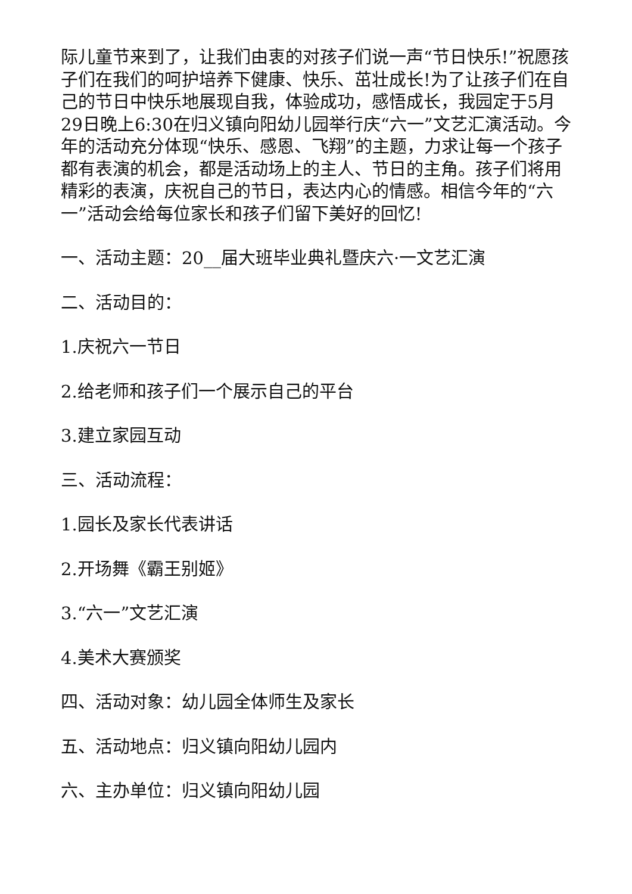际儿童节来到了，让我们由衷的对孩子们说一声“节日快乐!”祝愿孩子们在我们的呵护培养下健康、快乐、茁壮成长!为了让孩子们在自己的节日中快乐地展现自我，体验成功，感悟成长，我园定于5月29日晚上6:30在归义镇向阳幼儿园举行庆“六一”文艺汇演活动。今年的活动充分体现“快乐、感恩、飞翔”的主题，力求让每一个孩子都有表演的机会，都是活动场上的主人、节日的主角。孩子们将用精彩的表演，庆祝自己的节日，表达内心的情感。相信今年的“六一”活动会给每位家长和孩子们留下美好的回忆!
一、活动主题：20__届大班毕业典礼暨庆六·一文艺汇演
二、活动目的：
1.庆祝六一节日
2.给老师和孩子们一个展示自己的平台
3.建立家园互动
三、活动流程：
1.园长及家长代表讲话
2.开场舞《霸王别姬》
3.“六一”文艺汇演
4.美术大赛颁奖
四、活动对象：幼儿园全体师生及家长
五、活动地点：归义镇向阳幼儿园内
六、主办单位：归义镇向阳幼儿园